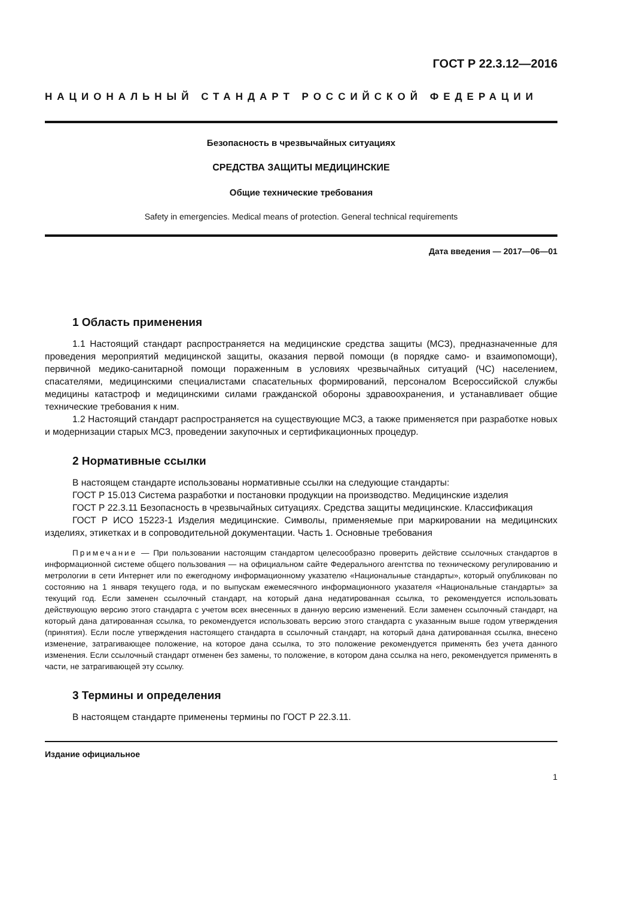ГОСТ Р 22.3.12—2016
НАЦИОНАЛЬНЫЙ СТАНДАРТ РОССИЙСКОЙ ФЕДЕРАЦИИ
Безопасность в чрезвычайных ситуациях
СРЕДСТВА ЗАЩИТЫ МЕДИЦИНСКИЕ
Общие технические требования
Safety in emergencies. Medical means of protection. General technical requirements
Дата введения — 2017—06—01
1 Область применения
1.1 Настоящий стандарт распространяется на медицинские средства защиты (МСЗ), предназначенные для проведения мероприятий медицинской защиты, оказания первой помощи (в порядке само- и взаимопомощи), первичной медико-санитарной помощи пораженным в условиях чрезвычайных ситуаций (ЧС) населением, спасателями, медицинскими специалистами спасательных формирований, персоналом Всероссийской службы медицины катастроф и медицинскими силами гражданской обороны здравоохранения, и устанавливает общие технические требования к ним.
1.2 Настоящий стандарт распространяется на существующие МСЗ, а также применяется при разработке новых и модернизации старых МСЗ, проведении закупочных и сертификационных процедур.
2 Нормативные ссылки
В настоящем стандарте использованы нормативные ссылки на следующие стандарты:
ГОСТ Р 15.013 Система разработки и постановки продукции на производство. Медицинские изделия
ГОСТ Р 22.3.11 Безопасность в чрезвычайных ситуациях. Средства защиты медицинские. Классификация
ГОСТ Р ИСО 15223-1 Изделия медицинские. Символы, применяемые при маркировании на медицинских изделиях, этикетках и в сопроводительной документации. Часть 1. Основные требования
Примечание — При пользовании настоящим стандартом целесообразно проверить действие ссылочных стандартов в информационной системе общего пользования — на официальном сайте Федерального агентства по техническому регулированию и метрологии в сети Интернет или по ежегодному информационному указателю «Национальные стандарты», который опубликован по состоянию на 1 января текущего года, и по выпускам ежемесячного информационного указателя «Национальные стандарты» за текущий год. Если заменен ссылочный стандарт, на который дана недатированная ссылка, то рекомендуется использовать действующую версию этого стандарта с учетом всех внесенных в данную версию изменений. Если заменен ссылочный стандарт, на который дана датированная ссылка, то рекомендуется использовать версию этого стандарта с указанным выше годом утверждения (принятия). Если после утверждения настоящего стандарта в ссылочный стандарт, на который дана датированная ссылка, внесено изменение, затрагивающее положение, на которое дана ссылка, то это положение рекомендуется применять без учета данного изменения. Если ссылочный стандарт отменен без замены, то положение, в котором дана ссылка на него, рекомендуется применять в части, не затрагивающей эту ссылку.
3 Термины и определения
В настоящем стандарте применены термины по ГОСТ Р 22.3.11.
Издание официальное
1